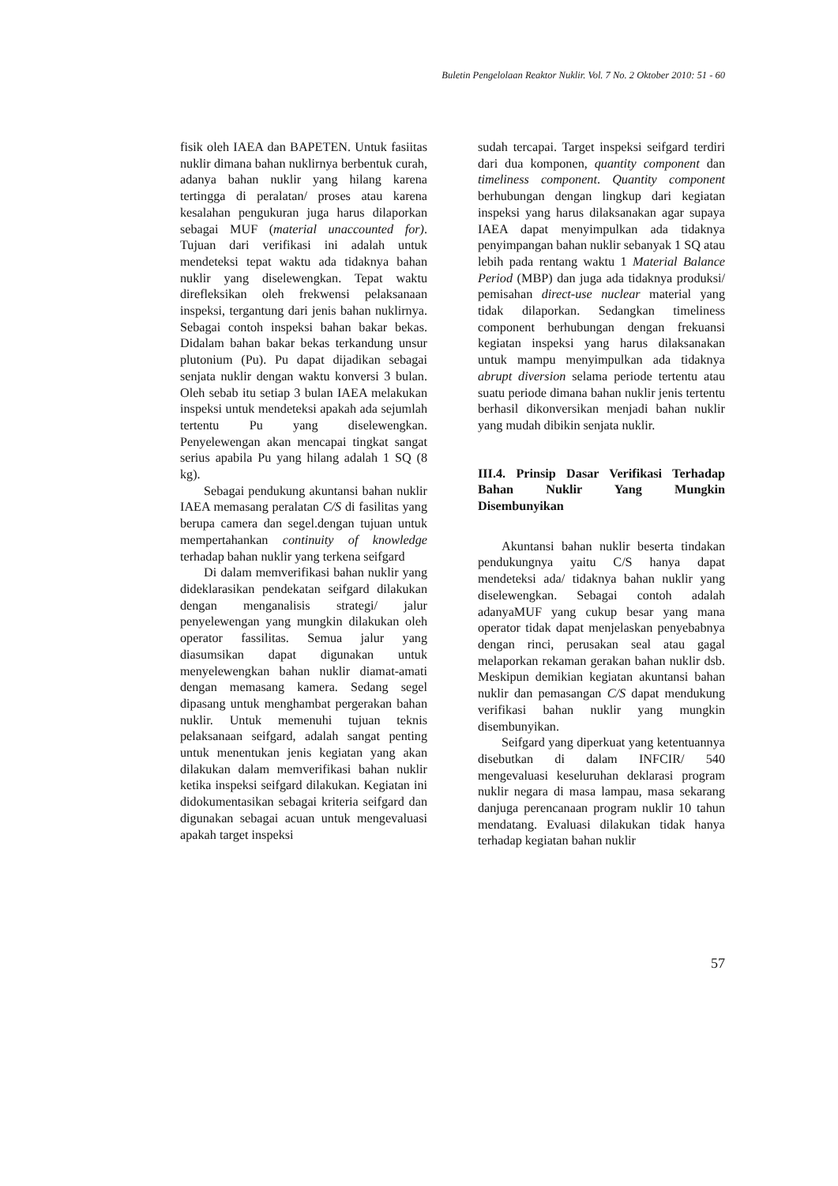Buletin Pengelolaan Reaktor Nuklir. Vol. 7 No. 2 Oktober 2010: 51 - 60
fisik oleh IAEA dan BAPETEN. Untuk fasiitas nuklir dimana bahan nuklirnya berbentuk curah, adanya bahan nuklir yang hilang karena tertingga di peralatan/ proses atau karena kesalahan pengukuran juga harus dilaporkan sebagai MUF (material unaccounted for). Tujuan dari verifikasi ini adalah untuk mendeteksi tepat waktu ada tidaknya bahan nuklir yang diselewengkan. Tepat waktu direfleksikan oleh frekwensi pelaksanaan inspeksi, tergantung dari jenis bahan nuklirnya. Sebagai contoh inspeksi bahan bakar bekas. Didalam bahan bakar bekas terkandung unsur plutonium (Pu). Pu dapat dijadikan sebagai senjata nuklir dengan waktu konversi 3 bulan. Oleh sebab itu setiap 3 bulan IAEA melakukan inspeksi untuk mendeteksi apakah ada sejumlah tertentu Pu yang diselewengkan. Penyelewengan akan mencapai tingkat sangat serius apabila Pu yang hilang adalah 1 SQ (8 kg).
Sebagai pendukung akuntansi bahan nuklir IAEA memasang peralatan C/S di fasilitas yang berupa camera dan segel.dengan tujuan untuk mempertahankan continuity of knowledge terhadap bahan nuklir yang terkena seifgard
Di dalam memverifikasi bahan nuklir yang dideklarasikan pendekatan seifgard dilakukan dengan menganalisis strategi/ jalur penyelewengan yang mungkin dilakukan oleh operator fassilitas. Semua jalur yang diasumsikan dapat digunakan untuk menyelewengkan bahan nuklir diamat-amati dengan memasang kamera. Sedang segel dipasang untuk menghambat pergerakan bahan nuklir. Untuk memenuhi tujuan teknis pelaksanaan seifgard, adalah sangat penting untuk menentukan jenis kegiatan yang akan dilakukan dalam memverifikasi bahan nuklir ketika inspeksi seifgard dilakukan. Kegiatan ini didokumentasikan sebagai kriteria seifgard dan digunakan sebagai acuan untuk mengevaluasi apakah target inspeksi
sudah tercapai. Target inspeksi seifgard terdiri dari dua komponen, quantity component dan timeliness component. Quantity component berhubungan dengan lingkup dari kegiatan inspeksi yang harus dilaksanakan agar supaya IAEA dapat menyimpulkan ada tidaknya penyimpangan bahan nuklir sebanyak 1 SQ atau lebih pada rentang waktu 1 Material Balance Period (MBP) dan juga ada tidaknya produksi/ pemisahan direct-use nuclear material yang tidak dilaporkan. Sedangkan timeliness component berhubungan dengan frekuansi kegiatan inspeksi yang harus dilaksanakan untuk mampu menyimpulkan ada tidaknya abrupt diversion selama periode tertentu atau suatu periode dimana bahan nuklir jenis tertentu berhasil dikonversikan menjadi bahan nuklir yang mudah dibikin senjata nuklir.
III.4. Prinsip Dasar Verifikasi Terhadap Bahan Nuklir Yang Mungkin Disembunyikan
Akuntansi bahan nuklir beserta tindakan pendukungnya yaitu C/S hanya dapat mendeteksi ada/ tidaknya bahan nuklir yang diselewengkan. Sebagai contoh adalah adanyaMUF yang cukup besar yang mana operator tidak dapat menjelaskan penyebabnya dengan rinci, perusakan seal atau gagal melaporkan rekaman gerakan bahan nuklir dsb. Meskipun demikian kegiatan akuntansi bahan nuklir dan pemasangan C/S dapat mendukung verifikasi bahan nuklir yang mungkin disembunyikan.
Seifgard yang diperkuat yang ketentuannya disebutkan di dalam INFCIR/ 540 mengevaluasi keseluruhan deklarasi program nuklir negara di masa lampau, masa sekarang danjuga perencanaan program nuklir 10 tahun mendatang. Evaluasi dilakukan tidak hanya terhadap kegiatan bahan nuklir
57